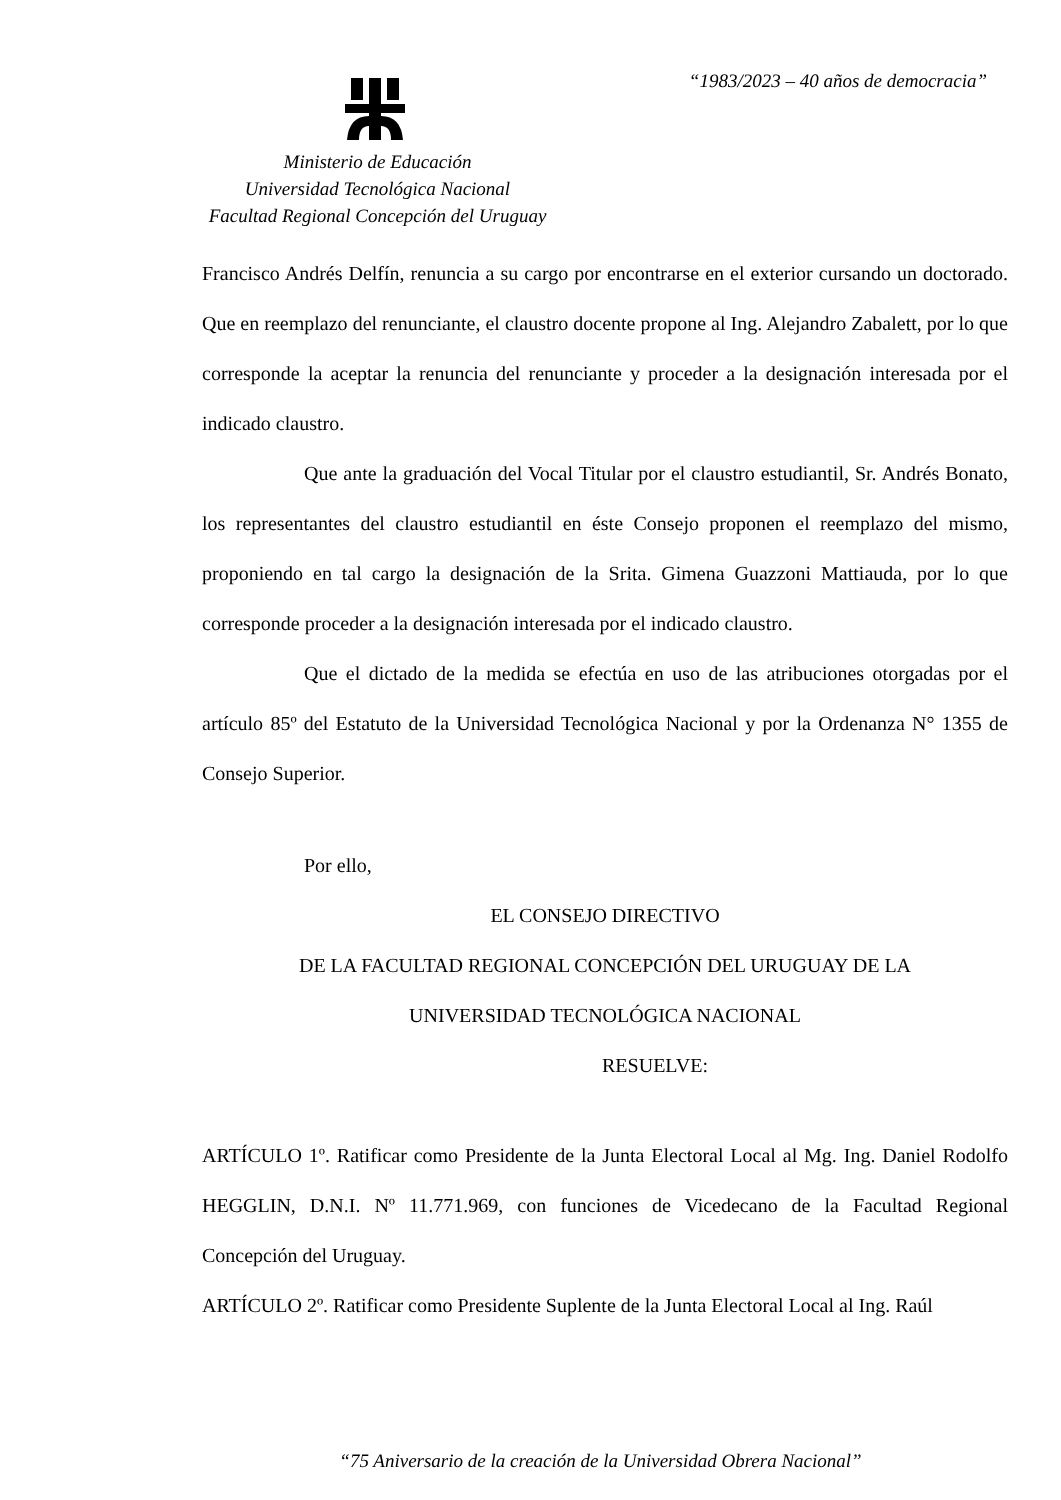“1983/2023 – 40 años de democracia”
Ministerio de Educación
Universidad Tecnológica Nacional
Facultad Regional Concepción del Uruguay
Francisco Andrés Delfín, renuncia a su cargo por encontrarse en el exterior cursando un doctorado. Que en reemplazo del renunciante, el claustro docente propone al Ing. Alejandro Zabalett, por lo que corresponde la aceptar la renuncia del renunciante y proceder a la designación interesada por el indicado claustro.
Que ante la graduación del Vocal Titular por el claustro estudiantil, Sr. Andrés Bonato, los representantes del claustro estudiantil en éste Consejo proponen el reemplazo del mismo, proponiendo en tal cargo la designación de la Srita. Gimena Guazzoni Mattiauda, por lo que corresponde proceder a la designación interesada por el indicado claustro.
Que el dictado de la medida se efectúa en uso de las atribuciones otorgadas por el artículo 85º del Estatuto de la Universidad Tecnológica Nacional y por la Ordenanza N° 1355 de Consejo Superior.
Por ello,
EL CONSEJO DIRECTIVO
DE LA FACULTAD REGIONAL CONCEPCIÓN DEL URUGUAY DE LA
UNIVERSIDAD TECNOLÓGICA NACIONAL
RESUELVE:
ARTÍCULO 1º. Ratificar como Presidente de la Junta Electoral Local al Mg. Ing. Daniel Rodolfo HEGGLIN, D.N.I. Nº 11.771.969, con funciones de Vicedecano de la Facultad Regional Concepción del Uruguay.
ARTÍCULO 2º. Ratificar como Presidente Suplente de la Junta Electoral Local al Ing. Raúl
“75 Aniversario de la creación de la Universidad Obrera Nacional”